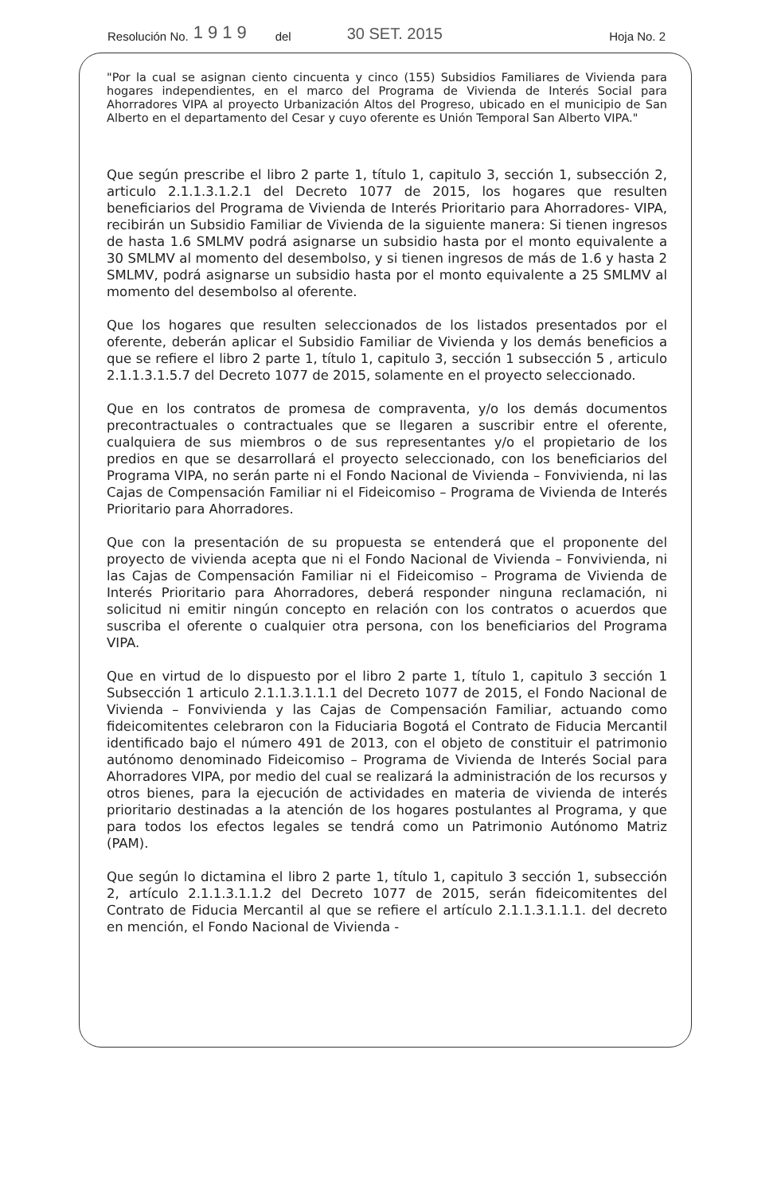Resolución No. 1919 del 30 SET. 2015 Hoja No. 2
"Por la cual se asignan ciento cincuenta y cinco (155) Subsidios Familiares de Vivienda para hogares independientes, en el marco del Programa de Vivienda de Interés Social para Ahorradores VIPA al proyecto Urbanización Altos del Progreso, ubicado en el municipio de San Alberto en el departamento del Cesar y cuyo oferente es Unión Temporal San Alberto VIPA."
Que según prescribe el libro 2 parte 1, título 1, capitulo 3, sección 1, subsección 2, articulo 2.1.1.3.1.2.1 del Decreto 1077 de 2015, los hogares que resulten beneficiarios del Programa de Vivienda de Interés Prioritario para Ahorradores- VIPA, recibirán un Subsidio Familiar de Vivienda de la siguiente manera: Si tienen ingresos de hasta 1.6 SMLMV podrá asignarse un subsidio hasta por el monto equivalente a 30 SMLMV al momento del desembolso, y si tienen ingresos de más de 1.6 y hasta 2 SMLMV, podrá asignarse un subsidio hasta por el monto equivalente a 25 SMLMV al momento del desembolso al oferente.
Que los hogares que resulten seleccionados de los listados presentados por el oferente, deberán aplicar el Subsidio Familiar de Vivienda y los demás beneficios a que se refiere el libro 2 parte 1, título 1, capitulo 3, sección 1 subsección 5 , articulo 2.1.1.3.1.5.7 del Decreto 1077 de 2015, solamente en el proyecto seleccionado.
Que en los contratos de promesa de compraventa, y/o los demás documentos precontractuales o contractuales que se llegaren a suscribir entre el oferente, cualquiera de sus miembros o de sus representantes y/o el propietario de los predios en que se desarrollará el proyecto seleccionado, con los beneficiarios del Programa VIPA, no serán parte ni el Fondo Nacional de Vivienda – Fonvivienda, ni las Cajas de Compensación Familiar ni el Fideicomiso – Programa de Vivienda de Interés Prioritario para Ahorradores.
Que con la presentación de su propuesta se entenderá que el proponente del proyecto de vivienda acepta que ni el Fondo Nacional de Vivienda – Fonvivienda, ni las Cajas de Compensación Familiar ni el Fideicomiso – Programa de Vivienda de Interés Prioritario para Ahorradores, deberá responder ninguna reclamación, ni solicitud ni emitir ningún concepto en relación con los contratos o acuerdos que suscriba el oferente o cualquier otra persona, con los beneficiarios del Programa VIPA.
Que en virtud de lo dispuesto por el libro 2 parte 1, título 1, capitulo 3 sección 1 Subsección 1 articulo 2.1.1.3.1.1.1 del Decreto 1077 de 2015, el Fondo Nacional de Vivienda – Fonvivienda y las Cajas de Compensación Familiar, actuando como fideicomitentes celebraron con la Fiduciaria Bogotá el Contrato de Fiducia Mercantil identificado bajo el número 491 de 2013, con el objeto de constituir el patrimonio autónomo denominado Fideicomiso – Programa de Vivienda de Interés Social para Ahorradores VIPA, por medio del cual se realizará la administración de los recursos y otros bienes, para la ejecución de actividades en materia de vivienda de interés prioritario destinadas a la atención de los hogares postulantes al Programa, y que para todos los efectos legales se tendrá como un Patrimonio Autónomo Matriz (PAM).
Que según lo dictamina el libro 2 parte 1, título 1, capitulo 3 sección 1, subsección 2, artículo 2.1.1.3.1.1.2 del Decreto 1077 de 2015, serán fideicomitentes del Contrato de Fiducia Mercantil al que se refiere el artículo 2.1.1.3.1.1.1. del decreto en mención, el Fondo Nacional de Vivienda -